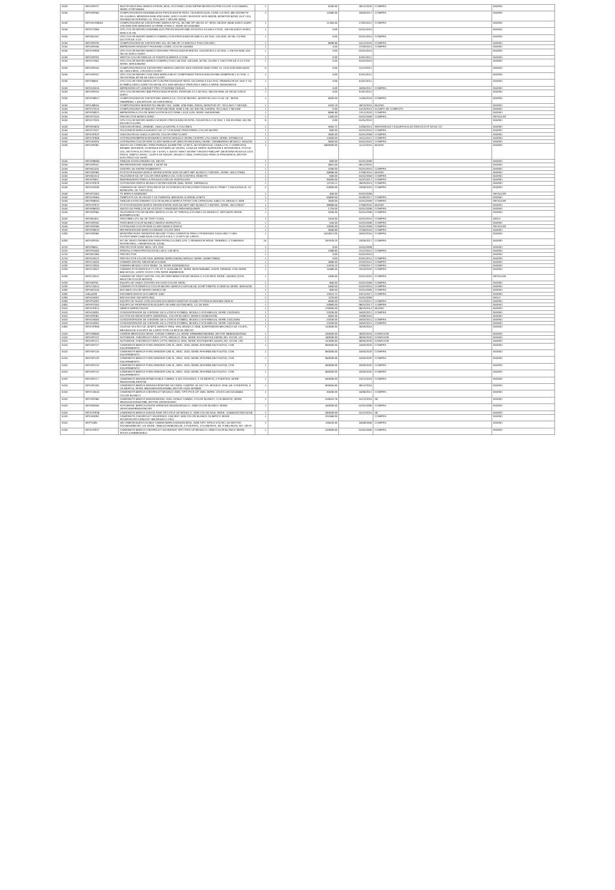| 5150 | MTHSP077 | MULTIFUNCIONAL MARCA EPSON, MOD. ECOTANK L3150 33PPM NEGRO/15 PPM COLOR C11CG86301, SERIE X7GP106653 | 1 | 5250.00 | 29/12/2020 | COMPRA | BUENO |
| 5150 | MTHSP068 | COMPUTADORAS ENSAMBLADAS PROCESADOR INTEL CELERON DUAL CORE 2.8 HGZ, MB GIGABYTE GA-H110M-H, MEMORIA RAM 4GB DDR4, DISCO DURO SEAGATE SATA 500GB, MONITOR BENQ 19.5" LED, GRABADOR INTERNO LG, TECLADO Y MOUSE BENQ | 2 | 11890.00 | 18/04/2017 | COMPRA | BUENO |
| 5150 | MTHSCAM016 | COMPUTADORA DE ESCRITORIO MARCA HP ALL IN ONE HP 200 G4 22" INTEL SILVER J5040 DISCO DURO 1TB RAM 4GB WINDOWS 10 HOME 2F9A1LT, SERIE 8CC04328B2 | 1 | 11350.00 | 17/02/2021 | COMPRA | BUENO |
| 5150 | MTHOT066 | CPU COLOR NEGRO ENSAMBLADO PROCESADOR AMD ATHLON II X4 640 A 3 GHZ, 105 GB DISCO DURO, RAM 3.25 GB | 1 | 0.00 | 01/01/2010 | | BUENO |
| 5150 | MTHBC047 | CPU COLOR NEGRO MARCA COMPAQ CON PROCESADOR AMD A 1.83 GHZ, 128 DDR, 40 GB, CD-RW, LECTOR DE 3 1/2 | 1 | 0.00 | 01/01/2010 | COMPRA | BUENO |
| 5150 | MTHSP078 | COMPUTADORA DE ESCRITORIO ALL IN ONE HP 21-B001SLA TODO EN UNO. | 1 | 9599.98 | 31/12/2020 | COMPRA | BUENO |
| 5150 | MTHSP048 | IMPRESORA HEWLWTT PACKARD LASER, COLOR 1025NW | 1 | 4.05 | 27/03/2014 | COMPRA | BUENO |
| 5150 | MTHOP005 | CPU COLOR NEGRO MARCA GATEWAY PROCESADOR INIETEL CELERON A 2.20 GHZ, 1 GB EN RAM, 310 GB DE DISCO DURO | 1 | 0.00 | 01/01/2010 | | BUENO |
| 5150 | MTHSP025 | SWITCH COLOR GRIS DE 24 PUERTOS MARCA 3 COM | 1 | 0.00 | 01/01/2011 | | BUENO |
| 5150 | MTHOT001 | CPU COLOR NEGRO MARCA COMPAQ CON 1.83 GHZ 128 DDR, 40 GB, CD-RW Y LAECTOR DE 3 1/2 CON SERIE: MXK4280ZBZ | 1 | 0.00 | 01/01/2010 | | BUENO |
| 5150 | MTHSP018 | COMPUTADORAS DE ESCRITORIO MARCA LENOVO IDEA CENTER H530 CORE 13, 2120 2GB RAM DDR3 DE 1333.3 MHZ, 1TB DISCO DURO | 5 | 0.00 | 21/12/2012 | | BUENO |
| 5150 | MTHSP022 | CPU COLOR NEGRO CON GRIS MARCA BEST COMPONENT PROCESADOR AMD SEMPRON 2 21 GHZ, 1 GB EN RAM, 80 GB DE DISCO DURO | 1 | 0.00 | 01/01/2011 | | BUENO |
| 5150 | MTHIN004 | CPU COLOR GRIS MARCA HP CON PROCESADOR INTEL CELERON A 3.52 GHZ, GRABADOR DE DVD Y CD (COMBO) DISCO DURO ED 80 GB, 512 DDR MODELO PAVILION A 1500 LA SERIE: MXK62802V3 | 1 | 0.00 | 01/01/2011 | | BUENO |
| 5150 | MTHDA015 | IMPRESORA HP LASERJET PRO CP1025NW CE914A | 1 | 0.00 | 19/04/2012 | COMPRA | BUENO |
| 5150 | MTHSP015 | CPU COLOR NEGRO IBM PROCESADOR INTEL PENTIUM 4 A 1.60 GHZ, 384 EN RAM, 40 GB DE DISCO DURO. | 1 | 0.00 | 01/01/2011 | | BUENO |
| 5150 | MTHPM017 | COMPUTADORA DE ESCRITORIO MARCA LG, COLOR NEGRO, MONITOR LED LG DE 18", SERIE VN69R0941 1 (DESPACHO DE ASESORES) | 1 | 8400.00 | 11/05/2018 | COMPRA | BUENO |
| 5150 | MTHJM015 | COMPUTADORA SERSCETEL MB BIO CEL J1800, 4GB RAM, 320DD, MONITOR 20", TECLADO Y MOUSE. | 1 | 1833.19 | 28/10/2015 | BUENO | BUENO |
| 5150 | MTHOT013 | COMPUTADORA HP3000 MT, PENTIUM G840, RAM 4 GB, DD 500 GB, DVDRW, TECLADO Y MOUSE | 1 | 0.00 | 14/10/2013 | EQUIPO DE COMPUTO | BUENO |
| 5150 | MTHPM021 | IMPRESORA A COLOR MARCA EPSON ECOTANK L3110 110V, SERIE X644491589 | 1 | 9899.99 | 23/11/2020 | COMPRA | BUENO |
| 5150 | MTHPC016 | PROYECTOR MARCA SONY | 1 | 1400.00 | 01/01/2009 | COMPRA | REGULAR |
| 5150 | MTHOT025 | CPU COLOR NEGRO MARCA VORAGO PROCESADOR INTEL CELERON A 2.20 GHZ, 1 GB EN RAM, 315 GB EN DISCO DURO. | 9 | 0.00 | 01/01/2010 | | BUENO |
| 5160 | MTHRH034 | CHECADOR MOD. ZK9028C, HUELLA DIGITAL A COLORES | 1 | 3594.72 | 14/08/2014 | MATERIALES Y EQUIPOS ELECTRICOS KYP SA DE CV | BUENO |
| 5160 | MTHOT027 | TELEVISION MARCA DAEWOO DE 21" CON BASE PARA PARED COLOR NEGRO | 1 | 800.00 | 01/01/2010 | COMPRA | BUENO |
| 5160 | MTHOP037 | CHECADOR DE HUELLA DIGITAL COLOR GRIS CLARO | 1 | 4000.00 | 01/01/2009 | COMPRA | BUENO |
| 5160 | MTHOP069 | COPIADORA/IMPRESORA MARCA XEROX MODELO WORK CENTRE 175 LASER, SERIE: KPR002124 | 1 | 12500.00 | 15/11/2012 | COMPRA | BUENO |
| 5160 | MTHSD025 | COPIADORA COLOR GRIS CLARO MARCA HP (MULTIFUNCIONAL) SERIE: CNG8B5W041 MODELO: M1522N | 1 | 3600.00 | 01/01/2010 | COMPRA | BUENO |
| 5160 | MTHSP081 | JUEGO DE CARRUSEL PARA PARQUE (DIAMETRO 10 MTS, 36 FIGURAS DE CABALLOS, 2 CARROZAS, BIOMBO INTERIOR, CORONAS EN FIBRA DE VIDRIO, LONA DE PARTE SUPERIOR E INTERIORES, FOCOS LED, MOTOR ELECTRICO DE 7.5 HP.) Y JUEGO WAKY WORM "ORUGA FAMILIAR" (MONTAÑA RUSA DE DOS PISOS, 28MTS LARGO, 13 MTS DE ANCHO, MODELO 2008, CAPACIDAD PARA 24 PASAJEROS, MOTOR ELECTRICO DE 15HP) | 1 | 1800000.00 | 11/12/2015 | BUENO | BUENO |
| 5160 | MTHRM005 | TANQUE ESTACIONARIO DE 330 KG | 1 | 800.00 | 01/01/2009 | | BUENO |
| 5160 | MTHSP022 | REFRIGERADOR HISENSE 7 DESP SIL | 1 | 3861.00 | 06/12/2016 | | BUENO |
| 5160 | MTHBL020 | CENTRO DE ENTRETENIMIENTO | 1 | 1050.00 | 01/01/2010 | COMPRA | BUENO |
| 5160 | MTHSP065 | FOTOCOPIADORA XEROX WORKCENTRE 5325 SD MFP, IMP. BLANCO Y NEGRO, SERIE: 3AE1773081 | 1 | 39999.58 | 17/08/2015 | BUENO | BUENO |
| 5160 | MTHBC013 | TELEVISOR DE 29" COLOR GRIS MARCA JVL CON CONTROL REMOTO | 1 | 590.00 | 01/01/2008 | COMPRA | BUENO |
| 5160 | MTHFA001 | INVERNADERO PARA LA PRODUCCION DE HORTALIZAS | 1 | 35000.00 | 31/07/2017 | COMPRA | BUENO |
| 5160 | MTHOP070 | COPIADORA XEROX MODELO WORKCENTRE 3550, SERIE: VMA555111 | 1 | 13725.12 | 28/03/2013 | COMPRA | BUENO |
| 5160 | MTHDA039 | CAMARAS DE VIDEO VIGILANCIA DE ALTA RESOLUCION (CONECTADAS EN EL PANET Y ENLAZADA AL C2 MUNICIPAL DE TIZAYUCA) | 2 | 63800.00 | 23/05/2019 | COMPRA | BUENO |
| 5160 | MTHPC004 | TV MARCA SAMSUNG | 1 | 400.00 | 01/01/2008 | | REGULAR |
| 5160 | MTHDA065 | TEMPLETE DE 45 HOJAS Y 15 TUBERAS, MEDIDAS 11.00X46.10 MTS | 1 | 55800.00 | 01/06/2017 | COMPRA | BUENO |
| 5160 | MTHRM031 | TANQUE ESTACIONARIO COLOR BLANCO MARCA TATSA CON CAPACIDAD 3400 LTS. MODELO 3400 | 1 | 2500.00 | 01/01/2009 | COMPRA | REGULAR |
| 5160 | MTHOP072 | FOTOCOPIADORA XEROX WORKCENTRE 5325 SD MFP, IMP. BLANCO Y NEGRO, SERIE: 3321729427 | 1 | 39999.58 | 17/08/2015 | BUENO | BUENO |
| 5160 | MTHRM023 | JUEGO DE PASILLOS DE ACCESO Y ANDENES PARA MAQUINAS | 1 | 1725.00 | 01/01/2008 | COMPRA | BUENO |
| 5160 | MTHSP066 | TELEVISOR COLOR NEGRO MARCA LG DE 32" PANTALLA PLANA LCD MODELO: 32PC5DVH SERIE: 802RMRH15700 | 1 | 3200.00 | 01/01/2009 | COMPRA | BUENO |
| 5160 | MTHBL001 | TRICOMBO (TV, DE 29" VCR Y DVD) | 1 | 1944.00 | 01/01/2010 | COMPRA | MALO |
| 5160 | MTHSP033 | FRIGOBAR COLOR BLANCO MARCA WHIRLPOOL | 1 | 540.00 | 01/01/2009 | COMPRA | BUENO |
| 5160 | MTHSP038 | COPIADORA COLOR GRIS CLARO MARCA XEROX | 1 | 10000.00 | 01/01/2009 | COMPRA | REGULAR |
| 5160 | MTHPM024 | REFRIGERADOR MARCA HISENSE COLOR GRIS | 1 | 3869.99 | 27/08/2019 | COMPRA | BUENO |
| 5200 | MTHSP084 | MONTAÑA RUSA "MONSTER MOUSE" CON 6 CARRITOS PARA 2 PERSONAS CADA UNO Y UNA PLATEFORMA CAMA BAJA CON DOS EJES Y 14 MTS DE LARGO | 1 | 1624912.00 | 19/02/2016 | COMPRA | BUENO |
| 5200 | MTHSP026 | KIT DE VIDEO GRABACION PARA PATRULLA (INCLUYE 1 GRABADOR MOVIL TRIBRIDO, 2 CAMARAS INTERIORES, 1 MEMORIA DE 32GB) | 15 | 297879.20 | 24/05/2017 | COMPRA | BUENO |
| 5210 | MTHIN001 | PROYECTOR SONY MOD. VPL-ES3 | 1 | 0.00 | 01/01/2009 | | BUENO |
| 5210 | MTHPD003 | PANTALLA PARA PROYECCION 1.55 X 1.55 MTS | 1 | 2499.94 | 21/12/2012 | COMPRA | BUENO |
| 5210 | MTHBC095 | PROYECTOR | 1 | 0.00 | 01/01/2010 | | BUENO |
| 5210 | MTHDA012 | PROYECTOR COLOR AZUL MARINO MARCA BENQ MP611C SERIE: 9J05K77B034 | 1 | 0.00 | 01/01/2011 | COMPRA | BUENO |
| 5230 | MTHCS025 | CAMARA DIGITAL NIKON MOD-D3200 | 1 | 4899.30 | 07/02/2014 | COMPRA | BUENO |
| 5230 | MTHCS026 | CAMARA MODELO EOS REBEL T6, SERIE 032036002414 | 1 | 14343.10 | 27/03/2017 | COMPRA | BUENO |
| 5230 | MTHCS027 | CAMARA FOTOGRAFICA T7 LTE EF-S 18-55 MM EF, SERIE 302074008480, LENTE GRANDE CON SERIE 8861322101, LENTE CHICO CON SERIE 8669003328 | 1 | 11899.30 | 23/10/2020 | COMPRA | BUENO |
| 5230 | MTHCS012 | CAMARA DE VIDEO DIGITAL COLOR GRIS MARCA SONY MODELO: DCR-SR47 SERIE: 1602942 (CON MALETIN COLOR NEGRO) | 1 | 1800.00 | 01/01/2010 | COMPRA | REGULAR |
| 5230 | MTHIEP03 | EQUIPO DE VIDEO (TEATRO EN CASA COLOR GRIS) | 1 | 800.00 | 01/01/2009 | COMPRA | BUENO |
| 5230 | MTHCS014 | CAMARA FOTOGRAFICA COLOR NEGRO MARCA FUJIFILM DE 10 MP FINEPIX S 2000 HD SERIE: 9UR15235 | 1 | 1850.00 | 01/01/2010 | COMPRA | BUENO |
| 5290 | MTHBC016 | BOCINAS COLOR NEGRO MARCA SK | 2 | 800.00 | 01/01/2008 | COMPRA | BUENO |
| 5290 | mthcp049 | ESCANER XEROX DOCUMATE 4440 | 1 | 12824.72 | 03/11/2017 | COMPRA | BUENO |
| 5290 | MTHDA002 | BAFLES BSZ 250 WATS BSZ | 2 | 1125.00 | 01/01/2009 | | MALO |
| 5290 | MTHPD002 | EQUIPO DE AUDIO CON DOS BAFLES MARCA MASTER SOUND POTENCIA MAXIMA 2500 W | 1 | 5800.00 | 21/12/2012 | COMPRA | BUENO |
| 5300 | MTHPC044 | EQUIPO DE RESPIRACION (EQUIPO DE AIRE AUTONOMO), C/1 DE MSA | 1 | 20980.00 | 09/01/2017 | COMPRA | BUENO |
| 5310 | MTHOP012 | VIBROCOMPACTADOR | 1 | 175000.00 | 09/10/2014 | BUENO | BUENO |
| 5310 | MTHDS001 | CONCENTRADOR DE OXIGENO DE 5 LITROS SYSMED, MODELO SYS-M50-US, SERIE 210204331 | 1 | 23200.00 | 16/02/2021 | COMPRA | BUENO |
| 5310 | MTHSP081 | LECTOR DE MICROCHIPS UNIVERSAL, COLOR BLANCO, MARCA HOMEAGAIN | 1 | 6854.36 | 24/08/2016 | | BUENO |
| 5310 | MTHDS003 | CONCENTRADOR DE OXIGENO DE 5 LITROS SYSMED, MODELO SYS-M50-US, SERIE 210113465 | 1 | 23200.00 | 16/02/2021 | COMPRA | BUENO |
| 5310 | MTHDS002 | CONCENTRADOR DE OXIGENO DE 5 LITROS SYSMED, MODELO SYS-M50-US, SERIE 210101391 | 1 | 23200.00 | 16/02/2021 | COMPRA | BUENO |
| 5400 | MTHOP055 | CAJA DE VOLTEO DE 30 MTS, MARCA TRAIL-VAN, MODELO 2008, SUSPENSION MECANICA DE 3 EJES, MEDIDAS DE 9.15 MTS DE LARGO POR 2.6 MTS DE ANCHO | 1 | 144000.00 | 26/04/2016 | | BUENO |
| 5410 | MTHSM082 | CAMION MERCEDEZ BENZ, CHASIS CABINA L14, SERIE 3AM6805875003864, MOTOR 3806051604784Z | 1 | 150000.00 | 28/02/2019 | DONACION | BUENO |
| 5410 | MTHSP122 | AUTOMOVIL CHEVROLET AVEO 4 PTS, MODELO 2016, SERIE 3G1TA5CF0JL248750, NO. ECON. 122 | 1 | 180000.00 | 30/04/2020 | DONACION | BUENO |
| 5410 | MTHSP121 | AUTOMOVIL CHEVROLET AVEO 4 PTS, MODELO 2015, SERIE 3G1TA5AF9FL161876, NO. ECON. 130 | 1 | 142000.00 | 30/04/2020 | DONACION | BUENO |
| 5410 | MTHSP127 | CAMIONETA MARCA FORD RANGER CAB XL, MOD. 2020, SERIE AFAHRBCA3LP110724, CON EQUIPAMIENTO | 1 | 550000.00 | 10/04/2020 | COMPRA | BUENO |
| 5410 | MTHSP126 | CAMIONETA MARCA FORD RANGER CAB XL, MOD. 2020, SERIE AFAHRBCA8LP110725, CON EQUIPAMIENTO | 1 | 550000.00 | 10/04/2020 | COMPRA | BUENO |
| 5410 | MTHSP125 | CAMIONETA MARCA FORD RANGER CAB XL, MOD. 2020, SERIE AFAHRBCA8LP110726, CON EQUIPAMIENTO | 1 | 550000.00 | 10/04/2020 | COMPRA | BUENO |
| 5410 | MTHSP123 | CAMIONETA MARCA FORD RANGER CAB XL, MOD. 2020, SERIE AFAHRBCA8LP110728, CON EQUIPAMIENTO | 1 | 550000.00 | 10/04/2020 | COMPRA | BUENO |
| 5410 | MTHSP124 | CAMIONETA MARCA FORD RANGER CAB XL, MOD. 2020, SERIE AFAHRBCA2LP110727, CON EQUIPAMIENTO | 1 | 550000.00 | 10/04/2020 | COMPRA | BUENO |
| 5410 | MTHSP117 | CAMIONETA NISSAN NP300 DOBLE CABINA, 6 VELOCIDADES, 4 CILINDROS, 4 PUERTAS, SERIE 3N6AD33A8LK820759 | 1 | 640000.00 | 13/12/2019 | COMPRA | BUENO |
| 5410 | MTHSP100 | CAMIONETA MARCA NISSAN FRONTIER V6 CREW, CABPRO 4X 4X2 T/A, MODELO 2016, DE 4 PUERTAS, 6 CILINDROS, SERIE 3N6AD0ER3GK878898, MOTOR VQ40 497985R. | 1 | 503655.86 | 30/12/2016 | | BUENO |
| 5410 | MTHCS018 | CAMIONETA MARCA CHEVROLET MODELO 2003, TIPO PICK UP 1500, SERIE: 1GCEC14X13Z158684, COLOR BLANCO | 1 | 46600.00 | 18/08/2012 | COMPRA | BUENO |
| 5410 | MTHSP088 | CAMIONETA MARCA NISSAN MODEL 2016, DOBLE CABINA, COLOR BLANCO, 4 CILINDROS, SERIE 3N6AD33C4GK847989, MOTOR QR25042463H | 1 | 319610.78 | 31/12/2015 | 00 | BUENO |
| 5410 | MTHRE006 | AUTOMOVIL MARCA DODGE AVENGER SEDAN MODELO: 2008 COLOR BLANCO SERIE: 1B3HC46BX9N533299 003 | 1 | 160000.00 | 01/01/2009 | COMPRA | BUENO |
| 5410 | MTHOP039 | CAMIONETA MARCA DODGE RAM TIPO PICK-UP MODELO: 2009 COLOR AZUL SERIE: 1D3HB18T79S715738 | 1 | 280000.00 | 31/12/2015 | 00 | BUENO |
| 5410 | MTHSA004 | CAMIONETA CHEVROLET SILVERADO CAB REG 1500 COLOR BLANCO OLIMPICO SERIE 3GCNC9CXGC143623 N° 058 MODELO 2012 | 1 | 231969.00 | | COMPRA | BUENO |
| 5410 | MTPC005 | UN CAMION NUEVO DOBLE CABINA MARCA NISSAN MOD. 2008 TIPO TIPICA STD NO. DE MOTOR: KA24826309A NO. DE SERIE: 3N6DD13S48K001126, 4 PUERTAS, 4 CILINDROS, 3/4 TONELADAS, NO. UB-07 | 1 | 115620.00 | 18/08/2008 | COMPRA | BUENO |
| 5410 | MTHOP027 | CAMIONETA MARCA CHEVROLET SILVERADO TIPO PICK-UP MODELO: 2008 COLOR BLANCO SERIE: 3GCEC14X98M104912 | 1 | 120000.00 | 01/01/2008 | COMPRA | BUENO |